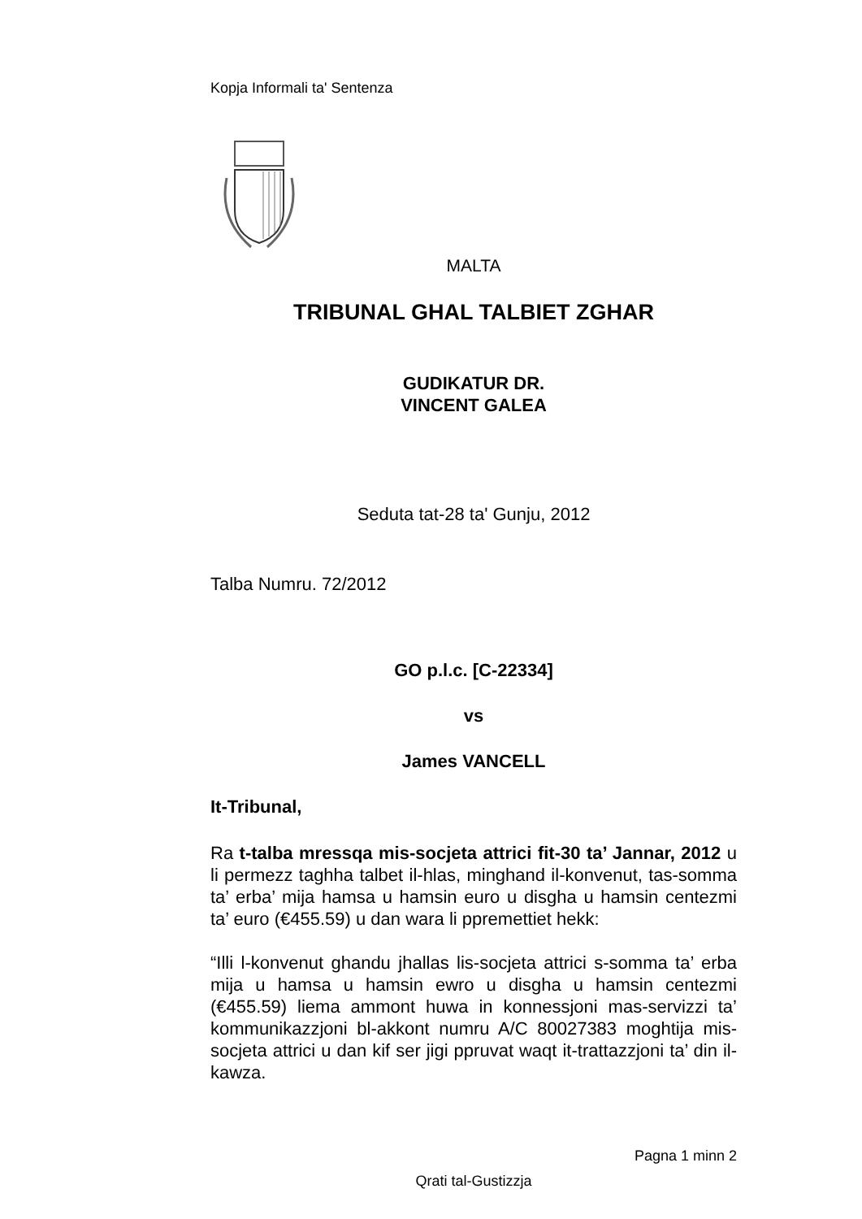Kopja Informali ta' Sentenza
MALTA
TRIBUNAL GHAL TALBIET ZGHAR
GUDIKATUR DR.
VINCENT GALEA
Seduta tat-28 ta' Gunju, 2012
Talba Numru. 72/2012
GO p.l.c. [C-22334]
vs
James VANCELL
It-Tribunal,
Ra t-talba mressqa mis-socjeta attrici fit-30 ta’ Jannar, 2012 u li permezz taghha talbet il-hlas, minghand il-konvenut, tas-somma ta’ erba’ mija hamsa u hamsin euro u disgha u hamsin centezmi ta’ euro (€455.59) u dan wara li ppremettiet hekk:
“Illi l-konvenut ghandu jhallas lis-socjeta attrici s-somma ta’ erba mija u hamsa u hamsin ewro u disgha u hamsin centezmi (€455.59) liema ammont huwa in konnessjoni mas-servizzi ta’ kommunikazzjoni bl-akkont numru A/C 80027383 moghtija mis-socjeta attrici u dan kif ser jigi ppruvat waqt it-trattazzjoni ta’ din il-kawza.
Pagna 1 minn 2
Qrati tal-Gustizzja